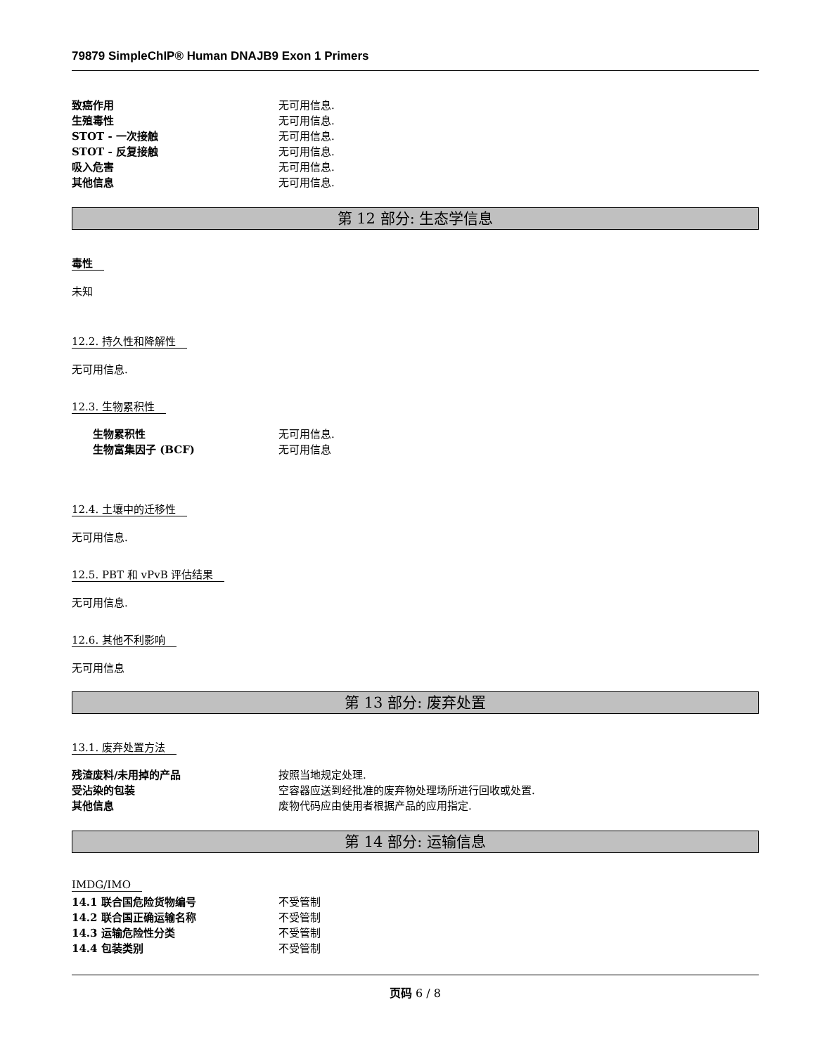79879 SimpleChIP® Human DNAJB9 Exon 1 Primers
致癌作用 无可用信息.
生殖毒性 无可用信息.
STOT - 一次接触 无可用信息.
STOT - 反复接触 无可用信息.
吸入危害 无可用信息.
其他信息 无可用信息.
第 12 部分: 生态学信息
毒性
未知
12.2. 持久性和降解性
无可用信息.
12.3. 生物累积性
生物累积性 无可用信息.
生物富集因子 (BCF) 无可用信息
12.4. 土壤中的迁移性
无可用信息.
12.5. PBT 和 vPvB 评估结果
无可用信息.
12.6. 其他不利影响
无可用信息
第 13 部分: 废弃处置
13.1. 废弃处置方法
残渣废料/未用掉的产品 按照当地规定处理.
受沾染的包装 空容器应送到经批准的废弃物处理场所进行回收或处置.
其他信息 废物代码应由使用者根据产品的应用指定.
第 14 部分: 运输信息
IMDG/IMO
14.1 联合国危险货物编号 不受管制
14.2 联合国正确运输名称 不受管制
14.3 运输危险性分类 不受管制
14.4 包装类别 不受管制
页码 6 / 8